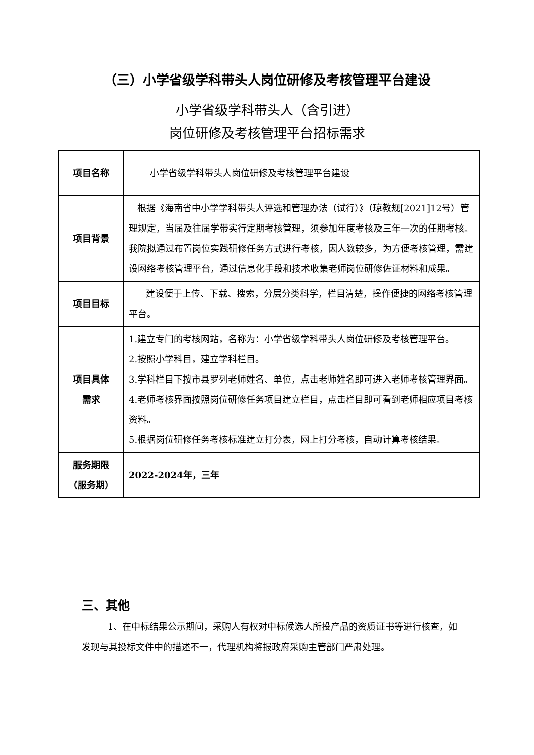（三）小学省级学科带头人岗位研修及考核管理平台建设
小学省级学科带头人（含引进）
岗位研修及考核管理平台招标需求
| 项目名称 | 小学省级学科带头人岗位研修及考核管理平台建设 |
| 项目背景 | 根据《海南省中小学学科带头人评选和管理办法（试行）》（琼教规[2021]12号）管理规定，当届及往届学带实行定期考核管理，须参加年度考核及三年一次的任期考核。我院拟通过布置岗位实践研修任务方式进行考核，因人数较多，为方便考核管理，需建设网络考核管理平台，通过信息化手段和技术收集老师岗位研修佐证材料和成果。 |
| 项目目标 | 建设便于上传、下载、搜索，分层分类科学，栏目清楚，操作便捷的网络考核管理平台。 |
| 项目具体 需求 | 1.建立专门的考核网站，名称为：小学省级学科带头人岗位研修及考核管理平台。 2.按照小学科目，建立学科栏目。 3.学科栏目下按市县罗列老师姓名、单位，点击老师姓名即可进入老师考核管理界面。 4.老师考核界面按照岗位研修任务项目建立栏目，点击栏目即可看到老师相应项目考核资料。 5.根据岗位研修任务考核标准建立打分表，网上打分考核，自动计算考核结果。 |
| 服务期限 （服务期） | 2022-2024年，三年 |
三、其他
1、在中标结果公示期间，采购人有权对中标候选人所投产品的资质证书等进行核查，如发现与其投标文件中的描述不一，代理机构将报政府采购主管部门严肃处理。